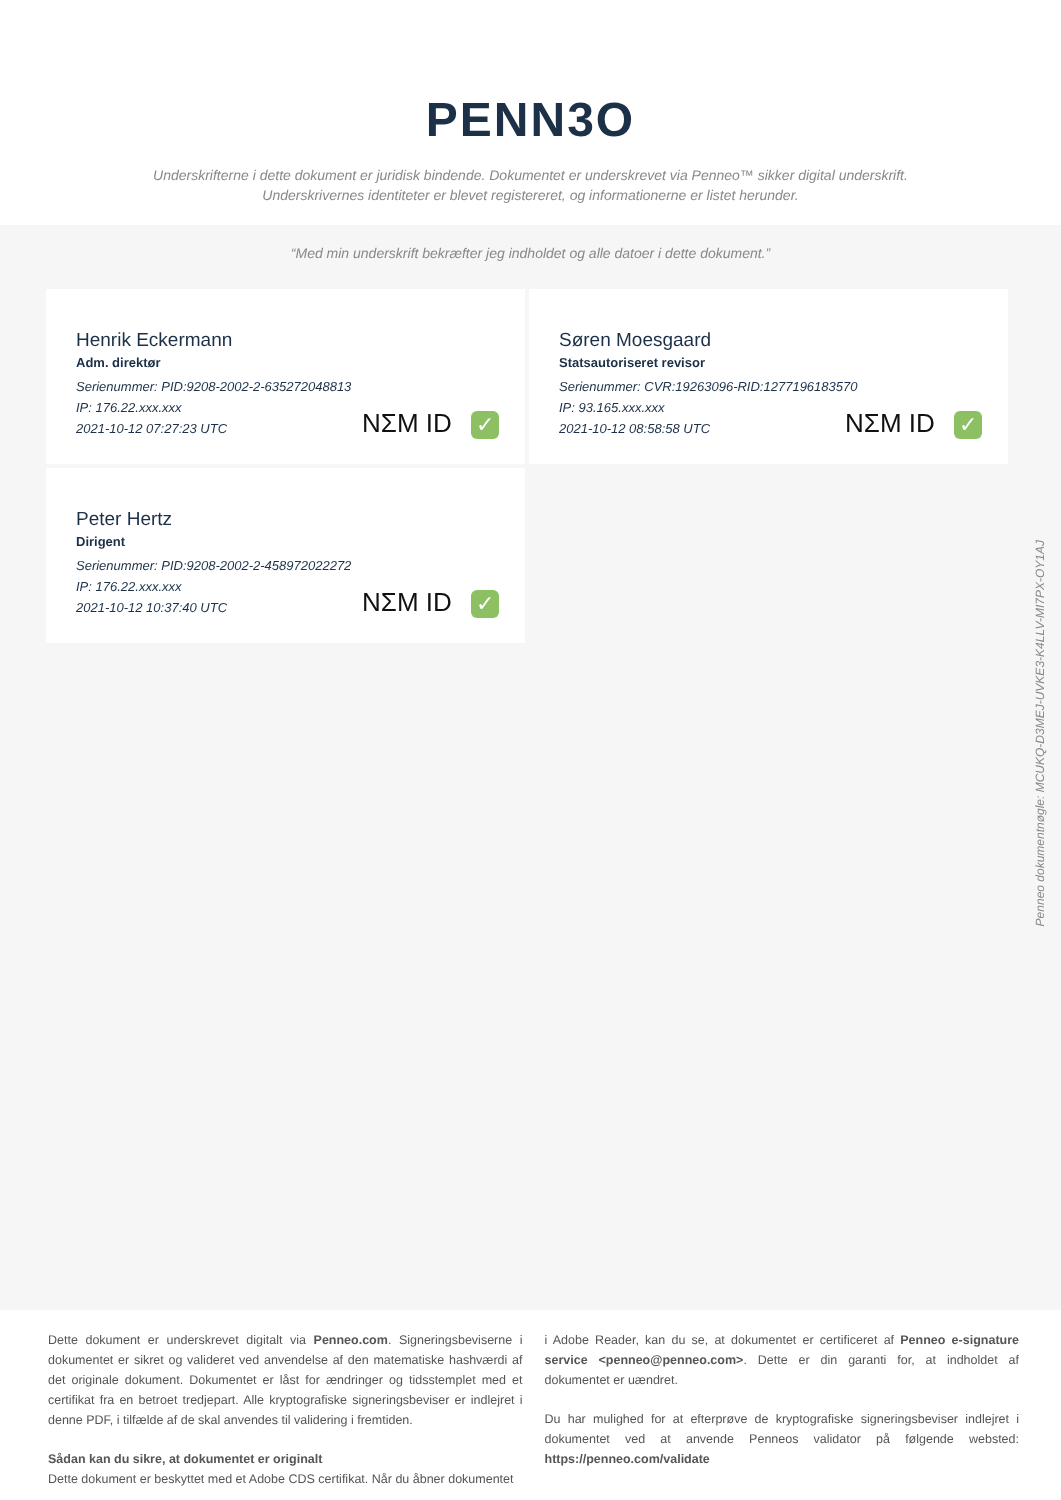PENN3O
Underskrifterne i dette dokument er juridisk bindende. Dokumentet er underskrevet via Penneo™ sikker digital underskrift.
Underskrivernes identiteter er blevet registereret, og informationerne er listet herunder.
“Med min underskrift bekræfter jeg indholdet og alle datoer i dette dokument.”
Henrik Eckermann
Adm. direktør
Serienummer: PID:9208-2002-2-635272048813
IP: 176.22.xxx.xxx
2021-10-12 07:27:23 UTC
NΣM ID ✓
Søren Moesgaard
Statsautoriseret revisor
Serienummer: CVR:19263096-RID:1277196183570
IP: 93.165.xxx.xxx
2021-10-12 08:58:58 UTC
NΣM ID ✓
Peter Hertz
Dirigent
Serienummer: PID:9208-2002-2-458972022272
IP: 176.22.xxx.xxx
2021-10-12 10:37:40 UTC
NΣM ID ✓
Penneo dokumentnøgle: MCUKQ-D3MEJ-UVKE3-K4LLV-MI7PX-OY1AJ
Dette dokument er underskrevet digitalt via Penneo.com. Signeringsbeviserne i dokumentet er sikret og valideret ved anvendelse af den matematiske hashværdi af det originale dokument. Dokumentet er låst for ændringer og tidsstemplet med et certifikat fra en betroet tredjepart. Alle kryptografiske signeringsbeviser er indlejret i denne PDF, i tilfælde af de skal anvendes til validering i fremtiden.
Sådan kan du sikre, at dokumentet er originalt
Dette dokument er beskyttet med et Adobe CDS certifikat. Når du åbner dokumentet
i Adobe Reader, kan du se, at dokumentet er certificeret af Penneo e-signature service <penneo@penneo.com>. Dette er din garanti for, at indholdet af dokumentet er uændret.
Du har mulighed for at efterprøve de kryptografiske signeringsbeviser indlejret i dokumentet ved at anvende Penneos validator på følgende websted: https://penneo.com/validate